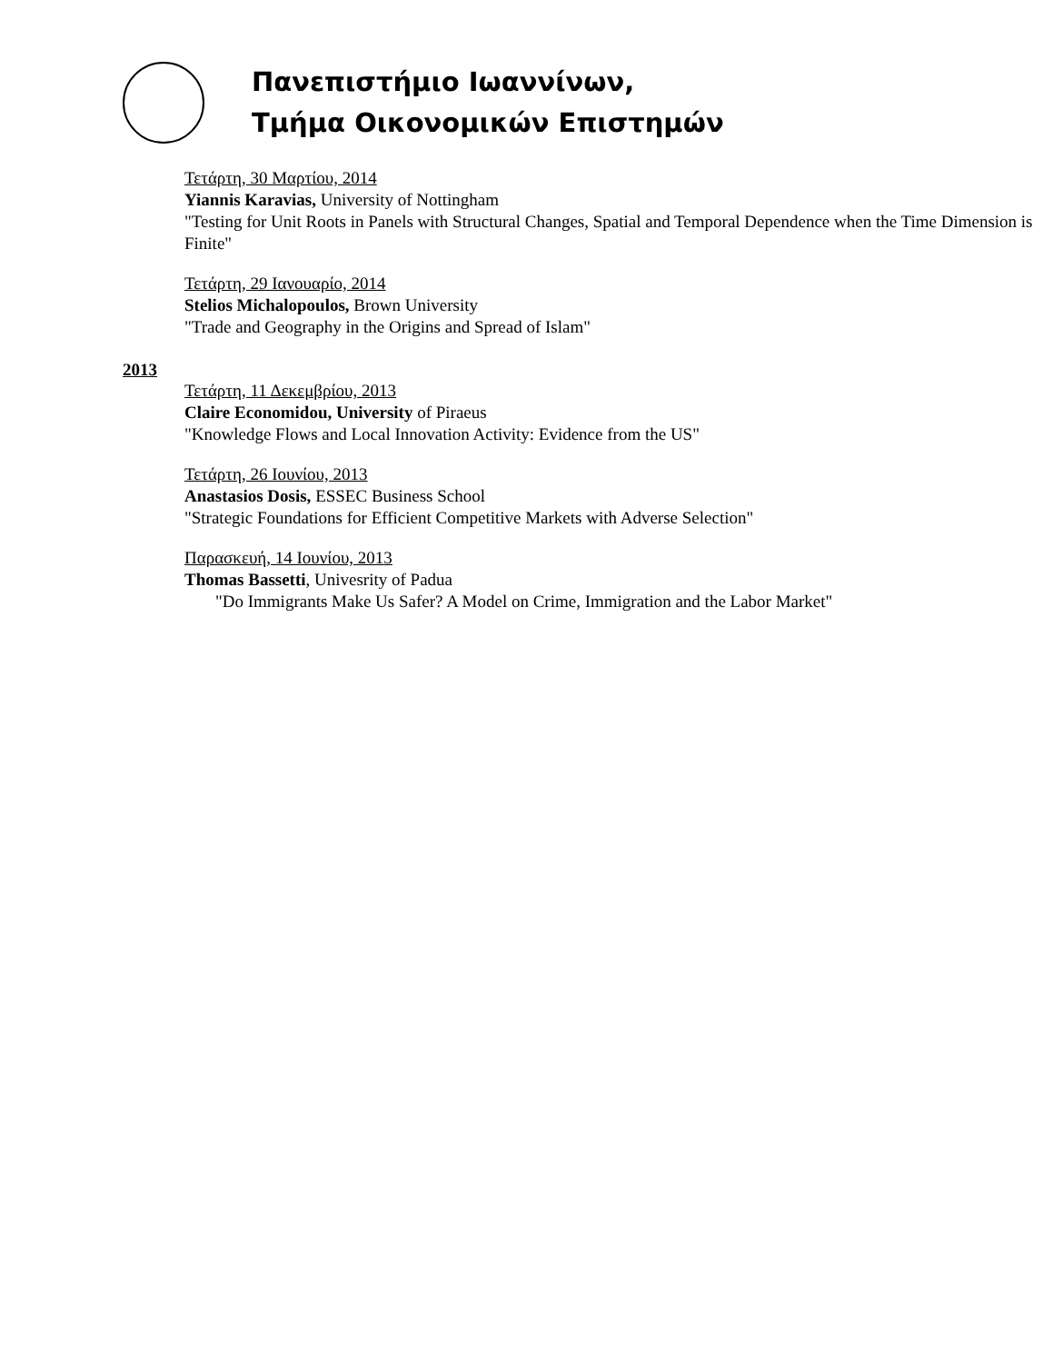Πανεπιστήμιο Ιωαννίνων,
Τμήμα Οικονομικών Επιστημών
Τετάρτη, 30 Μαρτίου, 2014
Yiannis Karavias, University of Nottingham
"Testing for Unit Roots in Panels with Structural Changes, Spatial and Temporal Dependence when the Time Dimension is Finite"
Τετάρτη, 29 Ιανουαρίο, 2014
Stelios Michalopoulos, Brown University
"Trade and Geography in the Origins and Spread of Islam"
2013
Τετάρτη, 11 Δεκεμβρίου, 2013
Claire Economidou, University of Piraeus
"Knowledge Flows and Local Innovation Activity: Evidence from the US"
Τετάρτη, 26 Ιουνίου, 2013
Anastasios Dosis, ESSEC Business School
"Strategic Foundations for Efficient Competitive Markets with Adverse Selection"
Παρασκευή, 14 Ιουνίου, 2013
Thomas Bassetti, Univesrity of Padua
"Do Immigrants Make Us Safer? A Model on Crime, Immigration and the Labor Market"